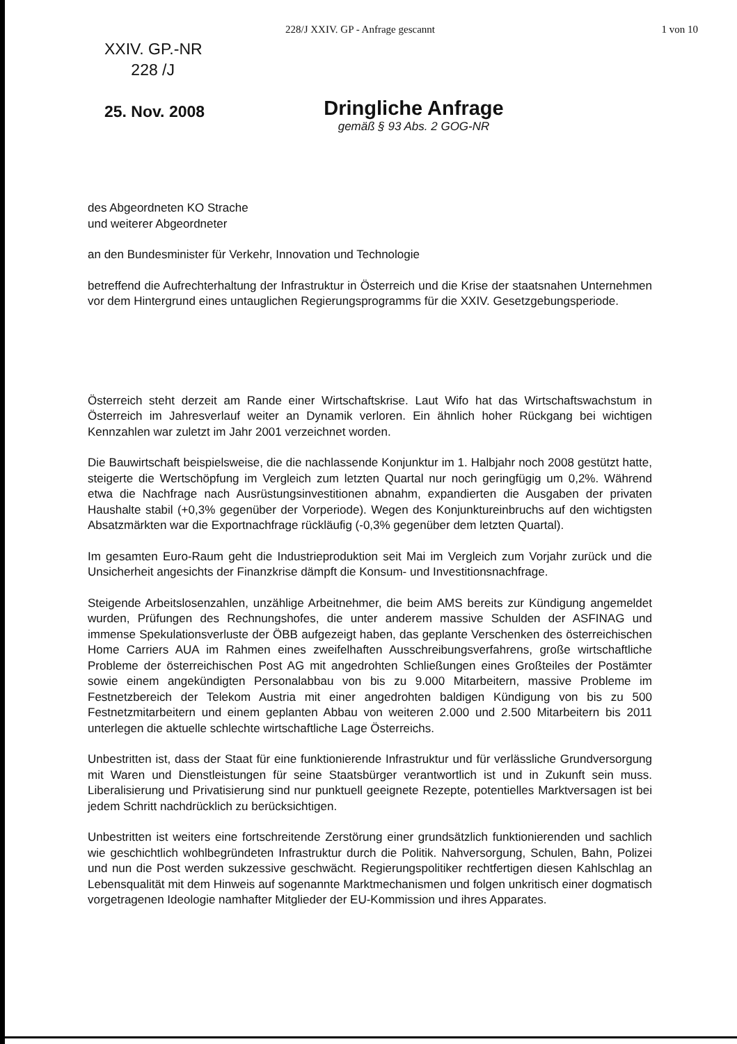228/J XXIV. GP - Anfrage gescannt 1 von 10
XXIV. GP.-NR
228 /J
25. Nov. 2008
Dringliche Anfrage
gemäß § 93 Abs. 2 GOG-NR
des Abgeordneten KO Strache
und weiterer Abgeordneter
an den Bundesminister für Verkehr, Innovation und Technologie
betreffend die Aufrechterhaltung der Infrastruktur in Österreich und die Krise der staatsnahen Unternehmen vor dem Hintergrund eines untauglichen Regierungsprogramms für die XXIV. Gesetzgebungsperiode.
Österreich steht derzeit am Rande einer Wirtschaftskrise. Laut Wifo hat das Wirtschaftswachstum in Österreich im Jahresverlauf weiter an Dynamik verloren. Ein ähnlich hoher Rückgang bei wichtigen Kennzahlen war zuletzt im Jahr 2001 verzeichnet worden.
Die Bauwirtschaft beispielsweise, die die nachlassende Konjunktur im 1. Halbjahr noch 2008 gestützt hatte, steigerte die Wertschöpfung im Vergleich zum letzten Quartal nur noch geringfügig um 0,2%. Während etwa die Nachfrage nach Ausrüstungsinvestitionen abnahm, expandierten die Ausgaben der privaten Haushalte stabil (+0,3% gegenüber der Vorperiode). Wegen des Konjunktureinbruchs auf den wichtigsten Absatzmärkten war die Exportnachfrage rückläufig (-0,3% gegenüber dem letzten Quartal).
Im gesamten Euro-Raum geht die Industrieproduktion seit Mai im Vergleich zum Vorjahr zurück und die Unsicherheit angesichts der Finanzkrise dämpft die Konsum- und Investitionsnachfrage.
Steigende Arbeitslosenzahlen, unzählige Arbeitnehmer, die beim AMS bereits zur Kündigung angemeldet wurden, Prüfungen des Rechnungshofes, die unter anderem massive Schulden der ASFINAG und immense Spekulationsverluste der ÖBB aufgezeigt haben, das geplante Verschenken des österreichischen Home Carriers AUA im Rahmen eines zweifelhaften Ausschreibungsverfahrens, große wirtschaftliche Probleme der österreichischen Post AG mit angedrohten Schließungen eines Großteiles der Postämter sowie einem angekündigten Personalabbau von bis zu 9.000 Mitarbeitern, massive Probleme im Festnetzbereich der Telekom Austria mit einer angedrohten baldigen Kündigung von bis zu 500 Festnetzmitarbeitern und einem geplanten Abbau von weiteren 2.000 und 2.500 Mitarbeitern bis 2011 unterlegen die aktuelle schlechte wirtschaftliche Lage Österreichs.
Unbestritten ist, dass der Staat für eine funktionierende Infrastruktur und für verlässliche Grundversorgung mit Waren und Dienstleistungen für seine Staatsbürger verantwortlich ist und in Zukunft sein muss. Liberalisierung und Privatisierung sind nur punktuell geeignete Rezepte, potentielles Marktversagen ist bei jedem Schritt nachdrücklich zu berücksichtigen.
Unbestritten ist weiters eine fortschreitende Zerstörung einer grundsätzlich funktionierenden und sachlich wie geschichtlich wohlbegründeten Infrastruktur durch die Politik. Nahversorgung, Schulen, Bahn, Polizei und nun die Post werden sukzessive geschwächt. Regierungspolitiker rechtfertigen diesen Kahlschlag an Lebensqualität mit dem Hinweis auf sogenannte Marktmechanismen und folgen unkritisch einer dogmatisch vorgetragenen Ideologie namhafter Mitglieder der EU-Kommission und ihres Apparates.